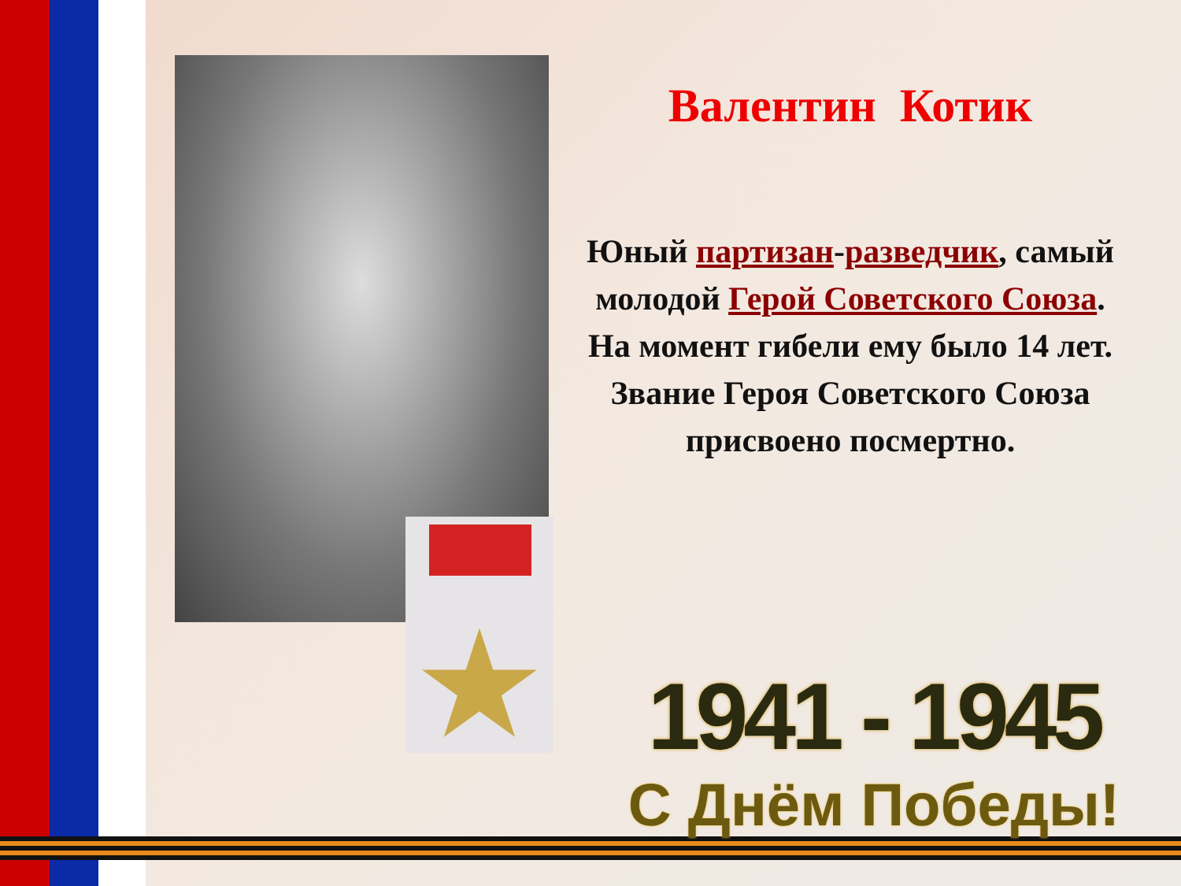★
Валентин Котик
Юный партизан-разведчик, самый молодой Герой Советского Союза.
На момент гибели ему было 14 лет.
Звание Героя Советского Союза присвоено посмертно.
1941 - 1945
С Днём Победы!